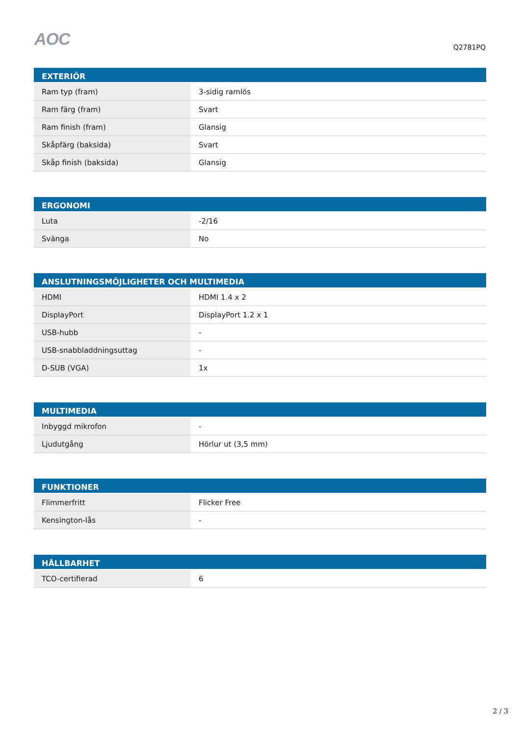AOC
Q2781PQ
| EXTERIÖR | |
| --- | --- |
| Ram typ (fram) | 3-sidig ramlös |
| Ram färg (fram) | Svart |
| Ram finish (fram) | Glansig |
| Skåpfärg (baksida) | Svart |
| Skåp finish (baksida) | Glansig |
| ERGONOMI | |
| --- | --- |
| Luta | -2/16 |
| Svänga | No |
| ANSLUTNINGSMÖJLIGHETER OCH MULTIMEDIA | |
| --- | --- |
| HDMI | HDMI 1.4 x 2 |
| DisplayPort | DisplayPort 1.2 x 1 |
| USB-hubb | - |
| USB-snabbladdningsuttag | - |
| D-SUB (VGA) | 1x |
| MULTIMEDIA | |
| --- | --- |
| Inbyggd mikrofon | - |
| Ljudutgång | Hörlur ut (3,5 mm) |
| FUNKTIONER | |
| --- | --- |
| Flimmerfritt | Flicker Free |
| Kensington-lås | - |
| HÅLLBARHET | |
| --- | --- |
| TCO-certifierad | 6 |
2 / 3